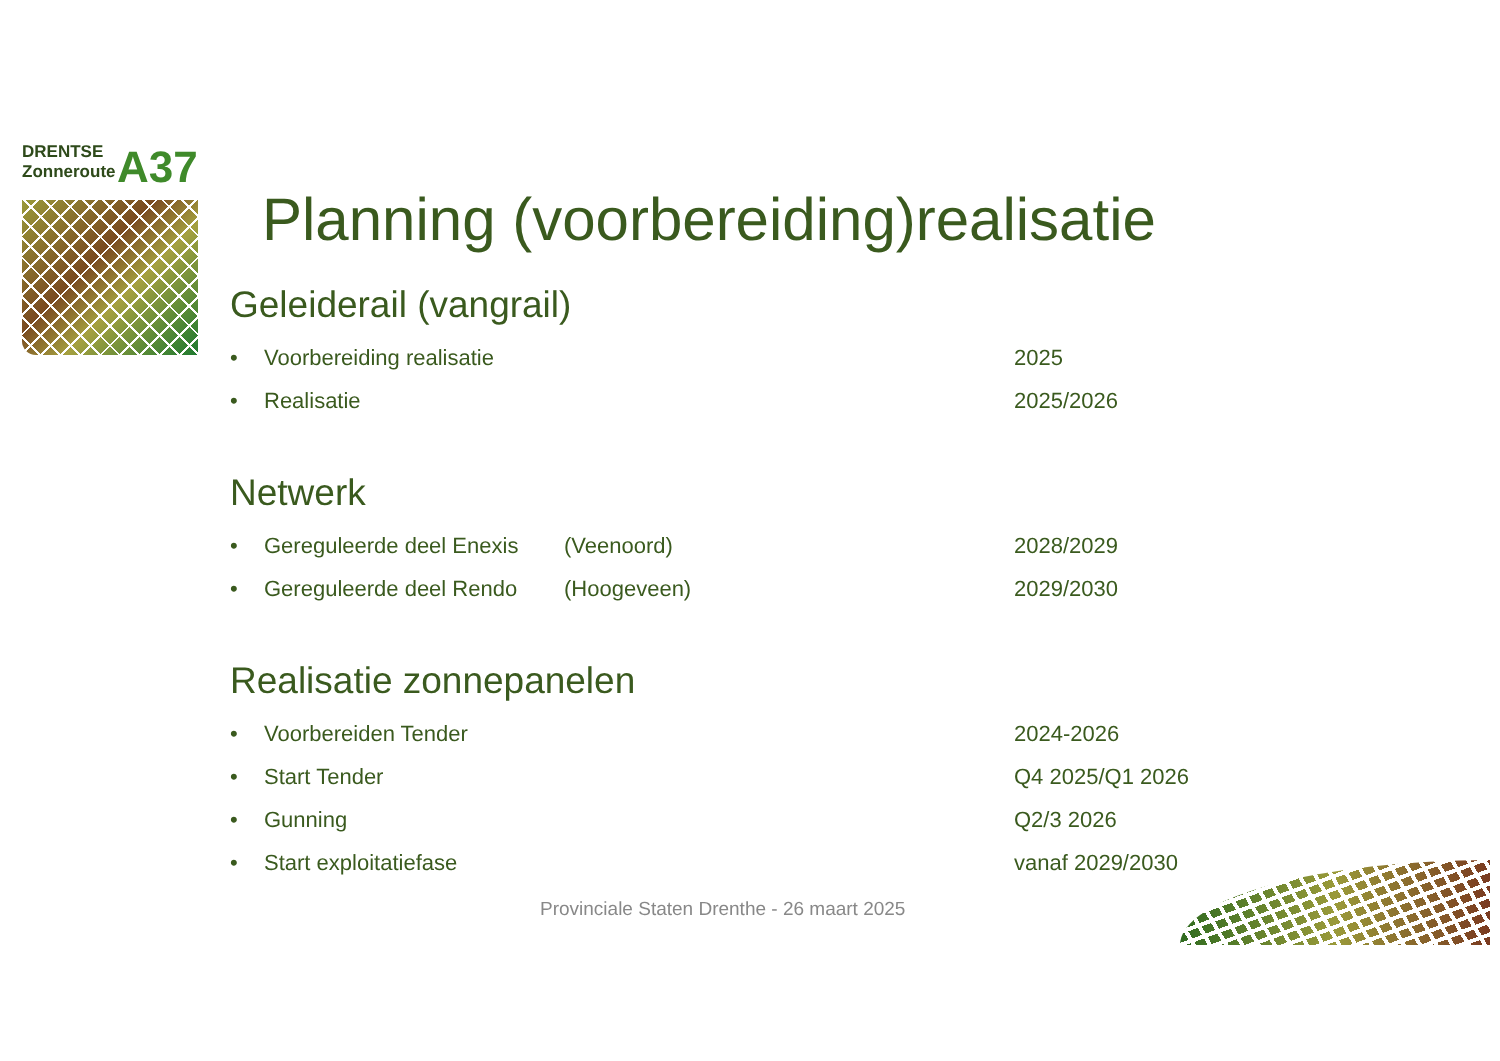DRENTSE
Zonneroute
A37
Planning (voorbereiding)realisatie
Geleiderail (vangrail)
• Voorbereiding realisatie 2025
• Realisatie 2025/2026
Netwerk
• Gereguleerde deel Enexis (Veenoord) 2028/2029
• Gereguleerde deel Rendo (Hoogeveen) 2029/2030
Realisatie zonnepanelen
• Voorbereiden Tender 2024-2026
• Start Tender Q4 2025/Q1 2026
• Gunning Q2/3 2026
• Start exploitatiefase vanaf 2029/2030
Provinciale Staten Drenthe - 26 maart 2025